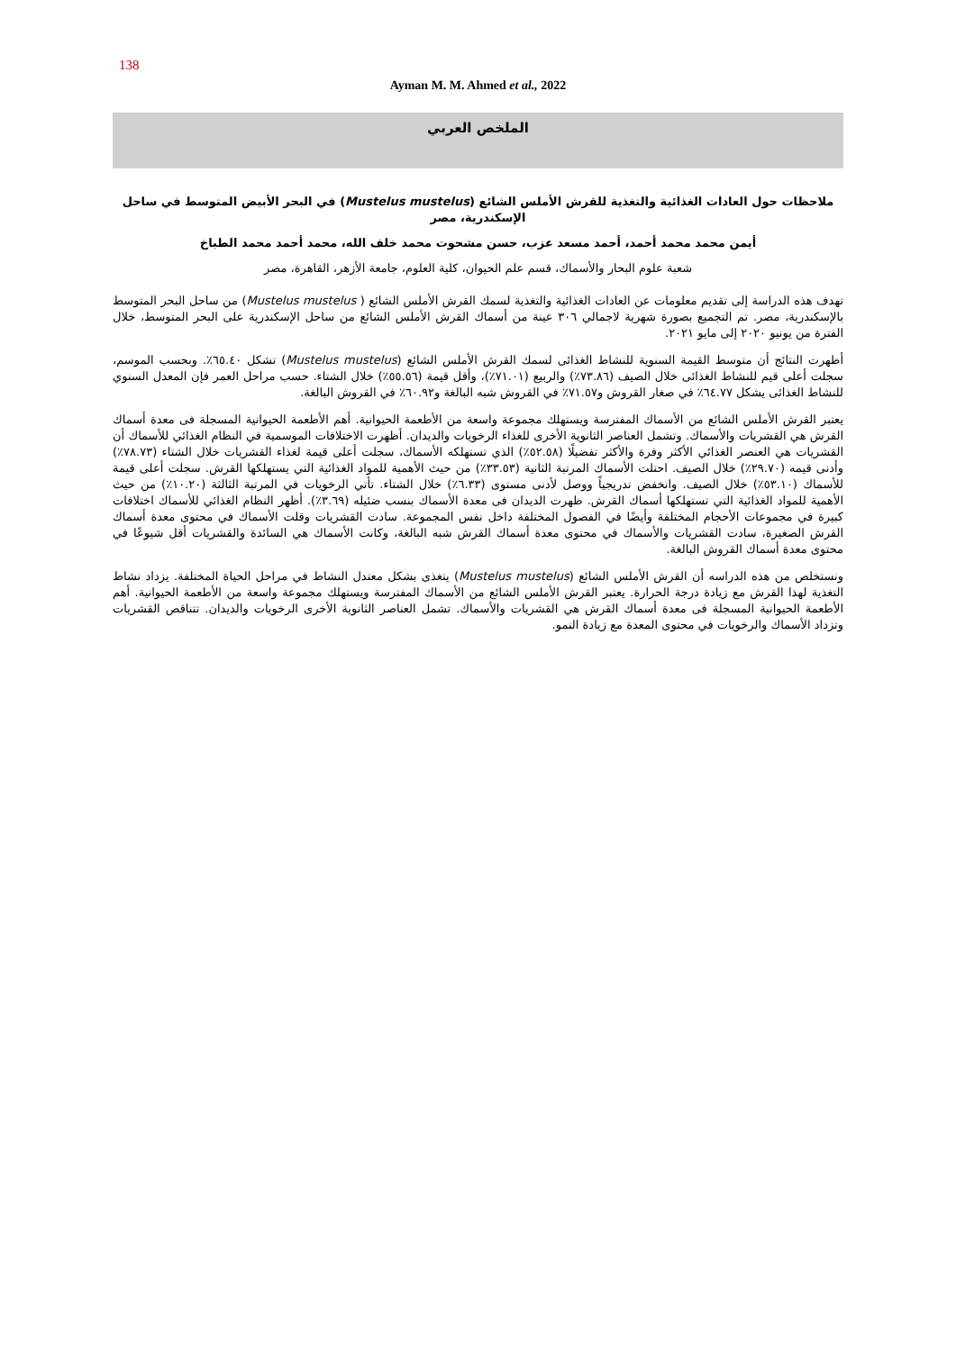138
Ayman M. M. Ahmed et al., 2022
الملخص العربي
ملاحظات حول العادات الغذائية والتغذية للقرش الأملس الشائع (Mustelus mustelus) في البحر الأبيض المتوسط في ساحل الإسكندرية، مصر
أيمن محمد محمد أحمد، أحمد مسعد عزب، حسن مشحوت محمد خلف الله، محمد أحمد محمد الطباخ
شعبة علوم البحار والأسماك، قسم علم الحيوان، كلية العلوم، جامعة الأزهر، القاهرة، مصر
تهدف هذه الدراسة إلى تقديم معلومات عن العادات الغذائية والتغذية لسمك القرش الأملس الشائع ( Mustelus mustelus) من ساحل البحر المتوسط بالإسكندرية، مصر. تم التجميع بصورة شهرية لاجمالي ٣٠٦ عينة من أسماك القرش الأملس الشائع من ساحل الإسكندرية على البحر المتوسط، خلال الفترة من يونيو ٢٠٢٠ إلى مايو ٢٠٢١.
أظهرت النتائج أن متوسط القيمة السنوية للنشاط الغذائى لسمك القرش الأملس الشائع (Mustelus mustelus) تشكل ٦٥.٤٠٪. وبحسب الموسم، سجلت أعلى قيم للنشاط الغذائى خلال الصيف (٧٣.٨٦٪) والربيع (٧١.٠١٪)، وأقل قيمة (٥٥.٥٦٪) خلال الشتاء. حسب مراحل العمر فإن المعدل السنوي للنشاط الغذائى يشكل ٦٤.٧٧٪ في صغار القروش و٧١.٥٧٪ في القروش شبه البالغة و٦٠.٩٢٪ في القروش البالغة.
يعتبر القرش الأملس الشائع من الأسماك المفترسة ويستهلك مجموعة واسعة من الأطعمة الحيوانية. أهم الأطعمة الحيوانية المسجلة فى معدة أسماك القرش هي القشريات والأسماك. وتشمل العناصر الثانوية الأخرى للغذاء الرخويات والديدان. أظهرت الاختلافات الموسمية في النظام الغذائي للأسماك أن القشريات هي العنصر الغذائي الأكثر وفرة والأكثر تفضيلًا (٥٢.٥٨٪) الذي تستهلكه الأسماك، سجلت أعلى قيمة لغذاء القشريات خلال الشتاء (٧٨.٧٣٪) وأدنى قيمه (٢٩.٧٠٪) خلال الصيف. احتلت الأسماك المرتبة الثانية (٣٣.٥٣٪) من حيث الأهمية للمواد الغذائية التي يستهلكها القرش. سجلت أعلى قيمة للأسماك (٥٣.١٠٪) خلال الصيف. وانخفض تدريجياً ووصل لأدنى مستوى (٦.٣٣٪) خلال الشتاء. تأتي الرخويات في المرتبة الثالثة (١٠.٢٠٪) من حيث الأهمية للمواد الغذائية التي تستهلكها أسماك القرش. ظهرت الديدان فى معدة الأسماك بنسب ضئيله (٣.٦٩٪). أظهر النظام الغذائي للأسماك اختلافات كبيرة في مجموعات الأحجام المختلفة وأيضًا في الفصول المختلفة داخل نفس المجموعة. سادت القشريات وقلت الأسماك في محتوى معدة أسماك القرش الصغيرة، سادت القشريات والأسماك في محتوى معدة أسماك القرش شبه البالغة، وكانت الأسماك هي السائدة والقشريات أقل شيوعًا في محتوى معدة أسماك القروش البالغة.
ونستخلص من هذه الدراسه أن القرش الأملس الشائع (Mustelus mustelus) يتغذى بشكل معتدل النشاط في مراحل الحياة المختلفة. يزداد نشاط التغذية لهذا القرش مع زيادة درجة الحرارة. يعتبر القرش الأملس الشائع من الأسماك المفترسة ويستهلك مجموعة واسعة من الأطعمة الحيوانية. أهم الأطعمة الحيوانية المسجلة فى معدة أسماك القرش هي القشريات والأسماك. تشمل العناصر الثانوية الأخرى الرخويات والديدان. تتناقص القشريات وتزداد الأسماك والرخويات في محتوى المعدة مع زيادة النمو.